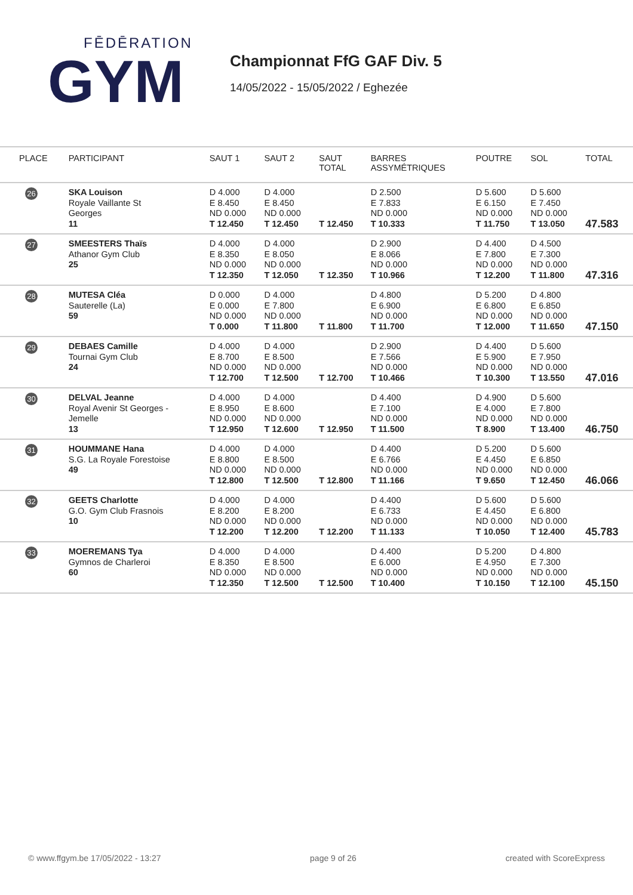FĒDĒRATION
GYM
Championnat FfG GAF Div. 5
14/05/2022 - 15/05/2022 / Eghezée
| PLACE | PARTICIPANT | SAUT 1 | SAUT 2 | SAUT TOTAL | BARRES ASSYMÉTRIQUES | POUTRE | SOL | TOTAL |
| --- | --- | --- | --- | --- | --- | --- | --- | --- |
| 26 | SKA Louison Royale Vaillante St Georges 11 | D 4.000 E 8.450 ND 0.000 T 12.450 | D 4.000 E 8.450 ND 0.000 T 12.450 | T 12.450 | D 2.500 E 7.833 ND 0.000 T 10.333 | D 5.600 E 6.150 ND 0.000 T 11.750 | D 5.600 E 7.450 ND 0.000 T 13.050 | 47.583 |
| 27 | SMEESTERS Thaïs Athanor Gym Club 25 | D 4.000 E 8.350 ND 0.000 T 12.350 | D 4.000 E 8.050 ND 0.000 T 12.050 | T 12.350 | D 2.900 E 8.066 ND 0.000 T 10.966 | D 4.400 E 7.800 ND 0.000 T 12.200 | D 4.500 E 7.300 ND 0.000 T 11.800 | 47.316 |
| 28 | MUTESA Cléa Sauterelle (La) 59 | D 0.000 E 0.000 ND 0.000 T 0.000 | D 4.000 E 7.800 ND 0.000 T 11.800 | T 11.800 | D 4.800 E 6.900 ND 0.000 T 11.700 | D 5.200 E 6.800 ND 0.000 T 12.000 | D 4.800 E 6.850 ND 0.000 T 11.650 | 47.150 |
| 29 | DEBAES Camille Tournai Gym Club 24 | D 4.000 E 8.700 ND 0.000 T 12.700 | D 4.000 E 8.500 ND 0.000 T 12.500 | T 12.700 | D 2.900 E 7.566 ND 0.000 T 10.466 | D 4.400 E 5.900 ND 0.000 T 10.300 | D 5.600 E 7.950 ND 0.000 T 13.550 | 47.016 |
| 30 | DELVAL Jeanne Royal Avenir St Georges - Jemelle 13 | D 4.000 E 8.950 ND 0.000 T 12.950 | D 4.000 E 8.600 ND 0.000 T 12.600 | T 12.950 | D 4.400 E 7.100 ND 0.000 T 11.500 | D 4.900 E 4.000 ND 0.000 T 8.900 | D 5.600 E 7.800 ND 0.000 T 13.400 | 46.750 |
| 31 | HOUMMANE Hana S.G. La Royale Forestoise 49 | D 4.000 E 8.800 ND 0.000 T 12.800 | D 4.000 E 8.500 ND 0.000 T 12.500 | T 12.800 | D 4.400 E 6.766 ND 0.000 T 11.166 | D 5.200 E 4.450 ND 0.000 T 9.650 | D 5.600 E 6.850 ND 0.000 T 12.450 | 46.066 |
| 32 | GEETS Charlotte G.O. Gym Club Frasnois 10 | D 4.000 E 8.200 ND 0.000 T 12.200 | D 4.000 E 8.200 ND 0.000 T 12.200 | T 12.200 | D 4.400 E 6.733 ND 0.000 T 11.133 | D 5.600 E 4.450 ND 0.000 T 10.050 | D 5.600 E 6.800 ND 0.000 T 12.400 | 45.783 |
| 33 | MOEREMANS Tya Gymnos de Charleroi 60 | D 4.000 E 8.350 ND 0.000 T 12.350 | D 4.000 E 8.500 ND 0.000 T 12.500 | T 12.500 | D 4.400 E 6.000 ND 0.000 T 10.400 | D 5.200 E 4.950 ND 0.000 T 10.150 | D 4.800 E 7.300 ND 0.000 T 12.100 | 45.150 |
© www.ffgym.be 17/05/2022 - 13:27 page 9 of 26 created with ScoreExpress